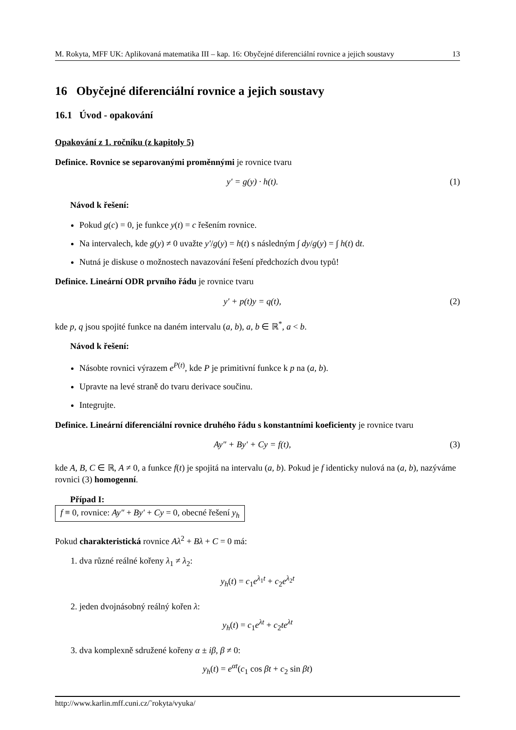M. Rokyta, MFF UK: Aplikovaná matematika III – kap. 16: Obyčejné diferenciální rovnice a jejich soustavy 13
16 Obyčejné diferenciální rovnice a jejich soustavy
16.1 Úvod - opakování
Opakování z 1. ročníku (z kapitoly 5)
Definice. Rovnice se separovanými proměnnými je rovnice tvaru
y′ = g(y) · h(t). (1)
Návod k řešení:
Pokud g(c) = 0, je funkce y(t) = c řešením rovnice.
Na intervalech, kde g(y) ≠ 0 uvažte y′/g(y) = h(t) s následným ∫ dy/g(y) = ∫ h(t) dt.
Nutná je diskuse o možnostech navazování řešení předchozích dvou typů!
Definice. Lineární ODR prvního řádu je rovnice tvaru
y′ + p(t)y = q(t), (2)
kde p, q jsou spojité funkce na daném intervalu (a, b), a, b ∈ ℝ<sup>*</sup>, a < b.
Návod k řešení:
Násobte rovnici výrazem e<sup>P(t)</sup>, kde P je primitivní funkce k p na (a, b).
Upravte na levé straně do tvaru derivace součinu.
Integrujte.
Definice. Lineární diferenciální rovnice druhého řádu s konstantními koeficienty je rovnice tvaru
Ay″ + By′ + Cy = f(t), (3)
kde A, B, C ∈ ℝ, A ≠ 0, a funkce f(t) je spojitá na intervalu (a, b). Pokud je f identicky nulová na (a, b), nazýváme rovnici (3) homogenní.
Případ I:
f ≡ 0, rovnice: Ay″ + By′ + Cy = 0, obecné řešení y<sub>h</sub>
Pokud charakteristická rovnice Aλ<sup>2</sup> + Bλ + C = 0 má:
1. dva různé reálné kořeny λ<sub>1</sub> ≠ λ<sub>2</sub>:
y<sub>h</sub>(t) = c<sub>1</sub>e<sup>λ<sub>1</sub>t</sup> + c<sub>2</sub>e<sup>λ<sub>2</sub>t</sup>
2. jeden dvojnásobný reálný kořen λ:
y<sub>h</sub>(t) = c<sub>1</sub>e<sup>λt</sup> + c<sub>2</sub>te<sup>λt</sup>
3. dva komplexně sdružené kořeny α ± iβ, β ≠ 0:
y<sub>h</sub>(t) = e<sup>αt</sup>(c<sub>1</sub> cos βt + c<sub>2</sub> sin βt)
http://www.karlin.mff.cuni.cz/˜rokyta/vyuka/